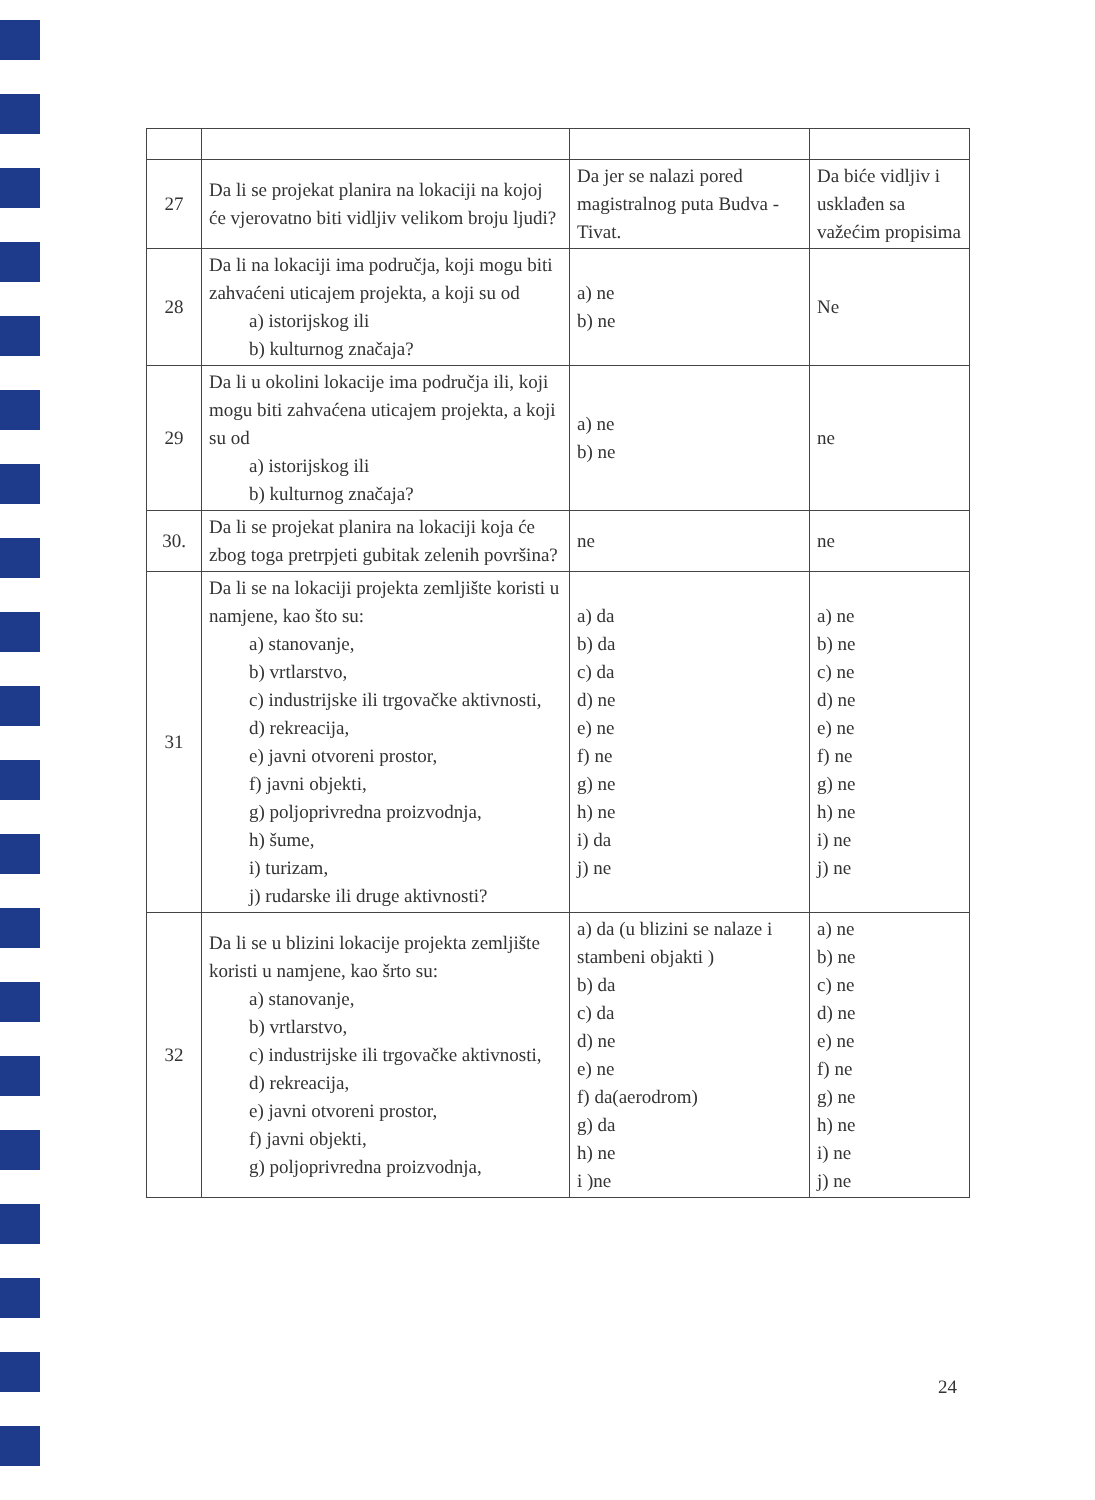| 27 | Da li se projekat planira na lokaciji na kojoj će vjerovatno biti vidljiv velikom broju ljudi? | Da jer se nalazi pored magistralnog puta Budva -Tivat. | Da biće vidljiv i usklađen sa važećim propisima |
| 28 | Da li na lokaciji ima područja, koji mogu biti zahvaćeni uticajem projekta, a koji su od a) istorijskog ili b) kulturnog značaja? | a) ne b) ne | Ne |
| 29 | Da li u okolini lokacije ima područja ili, koji mogu biti zahvaćena uticajem projekta, a koji su od a) istorijskog ili b) kulturnog značaja? | a) ne b) ne | ne |
| 30. | Da li se projekat planira na lokaciji koja će zbog toga pretrpjeti gubitak zelenih površina? | ne | ne |
| 31 | Da li se na lokaciji projekta zemljište koristi u namjene, kao što su: a) stanovanje, b) vrtlarstvo, c) industrijske ili trgovačke aktivnosti, d) rekreacija, e) javni otvoreni prostor, f) javni objekti, g) poljoprivredna proizvodnja, h) šume, i) turizam, j) rudarske ili druge aktivnosti? | a) da b) da c) da d) ne e) ne f) ne g) ne h) ne i) da j) ne | a) ne b) ne c) ne d) ne e) ne f) ne g) ne h) ne i) ne j) ne |
| 32 | Da li se u blizini lokacije projekta zemljište koristi u namjene, kao šrto su: a) stanovanje, b) vrtlarstvo, c) industrijske ili trgovačke aktivnosti, d) rekreacija, e) javni otvoreni prostor, f) javni objekti, g) poljoprivredna proizvodnja, | a) da (u blizini se nalaze i stambeni objakti ) b) da c) da d) ne e) ne f) da(aerodrom) g) da h) ne i )ne | a) ne b) ne c) ne d) ne e) ne f) ne g) ne h) ne i) ne j) ne |
24